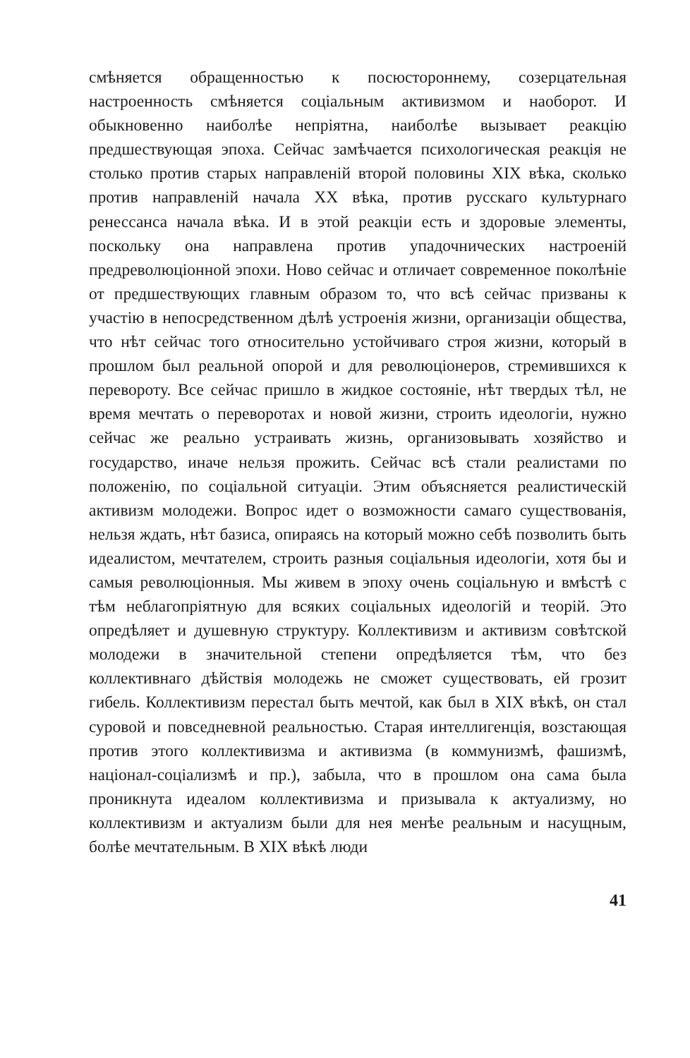смѣняется обращенностью к посюстороннему, созерцательная настроенность смѣняется соціальным активизмом и наоборот. И обыкновенно наиболѣе непріятна, наиболѣе вызывает реакцію предшествующая эпоха. Сейчас замѣчается психологическая реакція не столько против старых направленій второй половины XIX вѣка, сколько против направленій начала XX вѣка, против русскаго культурнаго ренессанса начала вѣка. И в этой реакціи есть и здоровые элементы, поскольку она направлена против упадочнических настроеній предреволюціонной эпохи. Ново сейчас и отличает современное поколѣніе от предшествующих главным образом то, что всѣ сейчас призваны к участію в непосредственном дѣлѣ устроенія жизни, организаціи общества, что нѣт сейчас того относительно устойчиваго строя жизни, который в прошлом был реальной опорой и для революціонеров, стремившихся к перевороту. Все сейчас пришло в жидкое состояніе, нѣт твердых тѣл, не время мечтать о переворотах и новой жизни, строить идеологіи, нужно сейчас же реально устраивать жизнь, организовывать хозяйство и государство, иначе нельзя прожить. Сейчас всѣ стали реалистами по положенію, по соціальной ситуаціи. Этим объясняется реалистическій активизм молодежи. Вопрос идет о возможности самаго существованія, нельзя ждать, нѣт базиса, опираясь на который можно себѣ позволить быть идеалистом, мечтателем, строить разныя соціальныя идеологіи, хотя бы и самыя революціонныя. Мы живем в эпоху очень соціальную и вмѣстѣ с тѣм неблагопріятную для всяких соціальных идеологій и теорій. Это опредѣляет и душевную структуру. Коллективизм и активизм совѣтской молодежи в значительной степени опредѣляется тѣм, что без коллективнаго дѣйствія молодежь не сможет существовать, ей грозит гибель. Коллективизм перестал быть мечтой, как был в XIX вѣкѣ, он стал суровой и повседневной реальностью. Старая интеллигенція, возстающая против этого коллективизма и активизма (в коммунизмѣ, фашизмѣ, націонал-соціализмѣ и пр.), забыла, что в прошлом она сама была проникнута идеалом коллективизма и призывала к актуализму, но коллективизм и актуализм были для нея менѣе реальным и насущным, болѣе мечтательным. В XIX вѣкѣ люди
41